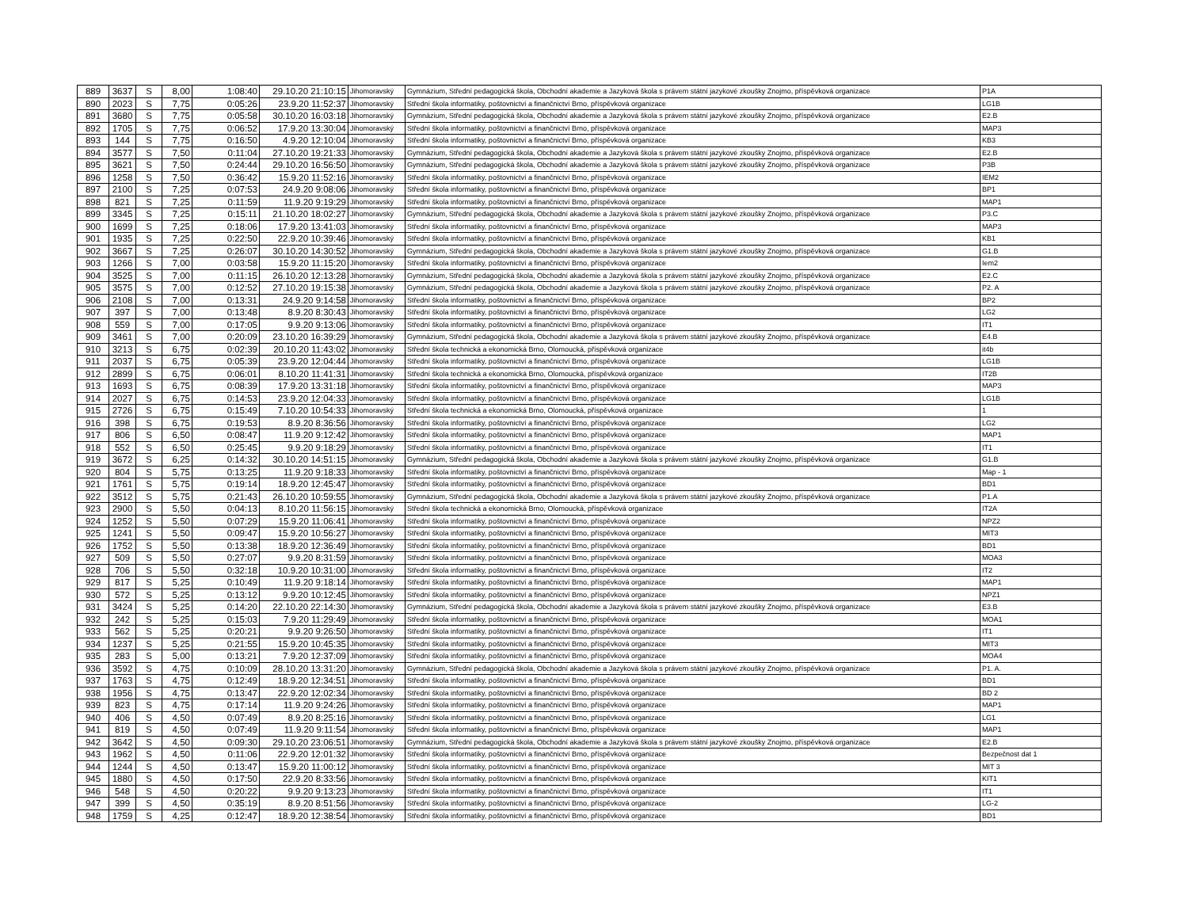| 889 | 3637 | S | 8,00 | 1:08:40 | 29.10.20 21:10:15 | Jihomoravský | Gymnázium, Střední pedagogická škola, Obchodní akademie a Jazyková škola s právem státní jazykové zkoušky Znojmo, příspěvková organizace | P1A |
| 890 | 2023 | S | 7,75 | 0:05:26 | 23.9.20 11:52:37 | Jihomoravský | Střední škola informatiky, poštovnictví a finančnictví Brno, příspěvková organizace | LG1B |
| 891 | 3680 | S | 7,75 | 0:05:58 | 30.10.20 16:03:18 | Jihomoravský | Gymnázium, Střední pedagogická škola, Obchodní akademie a Jazyková škola s právem státní jazykové zkoušky Znojmo, příspěvková organizace | E2.B |
| 892 | 1705 | S | 7,75 | 0:06:52 | 17.9.20 13:30:04 | Jihomoravský | Střední škola informatiky, poštovnictví a finančnictví Brno, příspěvková organizace | MAP3 |
| 893 | 144 | S | 7,75 | 0:16:50 | 4.9.20 12:10:04 | Jihomoravský | Střední škola informatiky, poštovnictví a finančnictví Brno, příspěvková organizace | KB3 |
| 894 | 3577 | S | 7,50 | 0:11:04 | 27.10.20 19:21:33 | Jihomoravský | Gymnázium, Střední pedagogická škola, Obchodní akademie a Jazyková škola s právem státní jazykové zkoušky Znojmo, příspěvková organizace | E2.B |
| 895 | 3621 | S | 7,50 | 0:24:44 | 29.10.20 16:56:50 | Jihomoravský | Gymnázium, Střední pedagogická škola, Obchodní akademie a Jazyková škola s právem státní jazykové zkoušky Znojmo, příspěvková organizace | P3B |
| 896 | 1258 | S | 7,50 | 0:36:42 | 15.9.20 11:52:16 | Jihomoravský | Střední škola informatiky, poštovnictví a finančnictví Brno, příspěvková organizace | IEM2 |
| 897 | 2100 | S | 7,25 | 0:07:53 | 24.9.20 9:08:06 | Jihomoravský | Střední škola informatiky, poštovnictví a finančnictví Brno, příspěvková organizace | BP1 |
| 898 | 821 | S | 7,25 | 0:11:59 | 11.9.20 9:19:29 | Jihomoravský | Střední škola informatiky, poštovnictví a finančnictví Brno, příspěvková organizace | MAP1 |
| 899 | 3345 | S | 7,25 | 0:15:11 | 21.10.20 18:02:27 | Jihomoravský | Gymnázium, Střední pedagogická škola, Obchodní akademie a Jazyková škola s právem státní jazykové zkoušky Znojmo, příspěvková organizace | P3.C |
| 900 | 1699 | S | 7,25 | 0:18:06 | 17.9.20 13:41:03 | Jihomoravský | Střední škola informatiky, poštovnictví a finančnictví Brno, příspěvková organizace | MAP3 |
| 901 | 1935 | S | 7,25 | 0:22:50 | 22.9.20 10:39:46 | Jihomoravský | Střední škola informatiky, poštovnictví a finančnictví Brno, příspěvková organizace | KB1 |
| 902 | 3667 | S | 7,25 | 0:26:07 | 30.10.20 14:30:52 | Jihomoravský | Gymnázium, Střední pedagogická škola, Obchodní akademie a Jazyková škola s právem státní jazykové zkoušky Znojmo, příspěvková organizace | G1.B |
| 903 | 1266 | S | 7,00 | 0:03:58 | 15.9.20 11:15:20 | Jihomoravský | Střední škola informatiky, poštovnictví a finančnictví Brno, příspěvková organizace | Iem2 |
| 904 | 3525 | S | 7,00 | 0:11:15 | 26.10.20 12:13:28 | Jihomoravský | Gymnázium, Střední pedagogická škola, Obchodní akademie a Jazyková škola s právem státní jazykové zkoušky Znojmo, příspěvková organizace | E2.C |
| 905 | 3575 | S | 7,00 | 0:12:52 | 27.10.20 19:15:38 | Jihomoravský | Gymnázium, Střední pedagogická škola, Obchodní akademie a Jazyková škola s právem státní jazykové zkoušky Znojmo, příspěvková organizace | P2. A |
| 906 | 2108 | S | 7,00 | 0:13:31 | 24.9.20 9:14:58 | Jihomoravský | Střední škola informatiky, poštovnictví a finančnictví Brno, příspěvková organizace | BP2 |
| 907 | 397 | S | 7,00 | 0:13:48 | 8.9.20 8:30:43 | Jihomoravský | Střední škola informatiky, poštovnictví a finančnictví Brno, příspěvková organizace | LG2 |
| 908 | 559 | S | 7,00 | 0:17:05 | 9.9.20 9:13:06 | Jihomoravský | Střední škola informatiky, poštovnictví a finančnictví Brno, příspěvková organizace | IT1 |
| 909 | 3461 | S | 7,00 | 0:20:09 | 23.10.20 16:39:29 | Jihomoravský | Gymnázium, Střední pedagogická škola, Obchodní akademie a Jazyková škola s právem státní jazykové zkoušky Znojmo, příspěvková organizace | E4.B |
| 910 | 3213 | S | 6,75 | 0:02:39 | 20.10.20 11:43:02 | Jihomoravský | Střední škola technická a ekonomická Brno, Olomoucká, příspěvková organizace | it4b |
| 911 | 2037 | S | 6,75 | 0:05:39 | 23.9.20 12:04:44 | Jihomoravský | Střední škola informatiky, poštovnictví a finančnictví Brno, příspěvková organizace | LG1B |
| 912 | 2899 | S | 6,75 | 0:06:01 | 8.10.20 11:41:31 | Jihomoravský | Střední škola technická a ekonomická Brno, Olomoucká, příspěvková organizace | IT2B |
| 913 | 1693 | S | 6,75 | 0:08:39 | 17.9.20 13:31:18 | Jihomoravský | Střední škola informatiky, poštovnictví a finančnictví Brno, příspěvková organizace | MAP3 |
| 914 | 2027 | S | 6,75 | 0:14:53 | 23.9.20 12:04:33 | Jihomoravský | Střední škola informatiky, poštovnictví a finančnictví Brno, příspěvková organizace | LG1B |
| 915 | 2726 | S | 6,75 | 0:15:49 | 7.10.20 10:54:33 | Jihomoravský | Střední škola technická a ekonomická Brno, Olomoucká, příspěvková organizace | 1 |
| 916 | 398 | S | 6,75 | 0:19:53 | 8.9.20 8:36:56 | Jihomoravský | Střední škola informatiky, poštovnictví a finančnictví Brno, příspěvková organizace | LG2 |
| 917 | 806 | S | 6,50 | 0:08:47 | 11.9.20 9:12:42 | Jihomoravský | Střední škola informatiky, poštovnictví a finančnictví Brno, příspěvková organizace | MAP1 |
| 918 | 552 | S | 6,50 | 0:25:45 | 9.9.20 9:18:29 | Jihomoravský | Střední škola informatiky, poštovnictví a finančnictví Brno, příspěvková organizace | IT1 |
| 919 | 3672 | S | 6,25 | 0:14:32 | 30.10.20 14:51:15 | Jihomoravský | Gymnázium, Střední pedagogická škola, Obchodní akademie a Jazyková škola s právem státní jazykové zkoušky Znojmo, příspěvková organizace | G1.B |
| 920 | 804 | S | 5,75 | 0:13:25 | 11.9.20 9:18:33 | Jihomoravský | Střední škola informatiky, poštovnictví a finančnictví Brno, příspěvková organizace | Map - 1 |
| 921 | 1761 | S | 5,75 | 0:19:14 | 18.9.20 12:45:47 | Jihomoravský | Střední škola informatiky, poštovnictví a finančnictví Brno, příspěvková organizace | BD1 |
| 922 | 3512 | S | 5,75 | 0:21:43 | 26.10.20 10:59:55 | Jihomoravský | Gymnázium, Střední pedagogická škola, Obchodní akademie a Jazyková škola s právem státní jazykové zkoušky Znojmo, příspěvková organizace | P1.A |
| 923 | 2900 | S | 5,50 | 0:04:13 | 8.10.20 11:56:15 | Jihomoravský | Střední škola technická a ekonomická Brno, Olomoucká, příspěvková organizace | IT2A |
| 924 | 1252 | S | 5,50 | 0:07:29 | 15.9.20 11:06:41 | Jihomoravský | Střední škola informatiky, poštovnictví a finančnictví Brno, příspěvková organizace | NPZ2 |
| 925 | 1241 | S | 5,50 | 0:09:47 | 15.9.20 10:56:27 | Jihomoravský | Střední škola informatiky, poštovnictví a finančnictví Brno, příspěvková organizace | MIT3 |
| 926 | 1752 | S | 5,50 | 0:13:38 | 18.9.20 12:36:49 | Jihomoravský | Střední škola informatiky, poštovnictví a finančnictví Brno, příspěvková organizace | BD1 |
| 927 | 509 | S | 5,50 | 0:27:07 | 9.9.20 8:31:59 | Jihomoravský | Střední škola informatiky, poštovnictví a finančnictví Brno, příspěvková organizace | MOA3 |
| 928 | 706 | S | 5,50 | 0:32:18 | 10.9.20 10:31:00 | Jihomoravský | Střední škola informatiky, poštovnictví a finančnictví Brno, příspěvková organizace | IT2 |
| 929 | 817 | S | 5,25 | 0:10:49 | 11.9.20 9:18:14 | Jihomoravský | Střední škola informatiky, poštovnictví a finančnictví Brno, příspěvková organizace | MAP1 |
| 930 | 572 | S | 5,25 | 0:13:12 | 9.9.20 10:12:45 | Jihomoravský | Střední škola informatiky, poštovnictví a finančnictví Brno, příspěvková organizace | NPZ1 |
| 931 | 3424 | S | 5,25 | 0:14:20 | 22.10.20 22:14:30 | Jihomoravský | Gymnázium, Střední pedagogická škola, Obchodní akademie a Jazyková škola s právem státní jazykové zkoušky Znojmo, příspěvková organizace | E3.B |
| 932 | 242 | S | 5,25 | 0:15:03 | 7.9.20 11:29:49 | Jihomoravský | Střední škola informatiky, poštovnictví a finančnictví Brno, příspěvková organizace | MOA1 |
| 933 | 562 | S | 5,25 | 0:20:21 | 9.9.20 9:26:50 | Jihomoravský | Střední škola informatiky, poštovnictví a finančnictví Brno, příspěvková organizace | IT1 |
| 934 | 1237 | S | 5,25 | 0:21:55 | 15.9.20 10:45:35 | Jihomoravský | Střední škola informatiky, poštovnictví a finančnictví Brno, příspěvková organizace | MIT3 |
| 935 | 283 | S | 5,00 | 0:13:21 | 7.9.20 12:37:09 | Jihomoravský | Střední škola informatiky, poštovnictví a finančnictví Brno, příspěvková organizace | MOA4 |
| 936 | 3592 | S | 4,75 | 0:10:09 | 28.10.20 13:31:20 | Jihomoravský | Gymnázium, Střední pedagogická škola, Obchodní akademie a Jazyková škola s právem státní jazykové zkoušky Znojmo, příspěvková organizace | P1. A. |
| 937 | 1763 | S | 4,75 | 0:12:49 | 18.9.20 12:34:51 | Jihomoravský | Střední škola informatiky, poštovnictví a finančnictví Brno, příspěvková organizace | BD1 |
| 938 | 1956 | S | 4,75 | 0:13:47 | 22.9.20 12:02:34 | Jihomoravský | Střední škola informatiky, poštovnictví a finančnictví Brno, příspěvková organizace | BD 2 |
| 939 | 823 | S | 4,75 | 0:17:14 | 11.9.20 9:24:26 | Jihomoravský | Střední škola informatiky, poštovnictví a finančnictví Brno, příspěvková organizace | MAP1 |
| 940 | 406 | S | 4,50 | 0:07:49 | 8.9.20 8:25:16 | Jihomoravský | Střední škola informatiky, poštovnictví a finančnictví Brno, příspěvková organizace | LG1 |
| 941 | 819 | S | 4,50 | 0:07:49 | 11.9.20 9:11:54 | Jihomoravský | Střední škola informatiky, poštovnictví a finančnictví Brno, příspěvková organizace | MAP1 |
| 942 | 3642 | S | 4,50 | 0:09:30 | 29.10.20 23:06:51 | Jihomoravský | Gymnázium, Střední pedagogická škola, Obchodní akademie a Jazyková škola s právem státní jazykové zkoušky Znojmo, příspěvková organizace | E2.B |
| 943 | 1962 | S | 4,50 | 0:11:06 | 22.9.20 12:01:32 | Jihomoravský | Střední škola informatiky, poštovnictví a finančnictví Brno, příspěvková organizace | Bezpečnost dat 1 |
| 944 | 1244 | S | 4,50 | 0:13:47 | 15.9.20 11:00:12 | Jihomoravský | Střední škola informatiky, poštovnictví a finančnictví Brno, příspěvková organizace | MIT 3 |
| 945 | 1880 | S | 4,50 | 0:17:50 | 22.9.20 8:33:56 | Jihomoravský | Střední škola informatiky, poštovnictví a finančnictví Brno, příspěvková organizace | KIT1 |
| 946 | 548 | S | 4,50 | 0:20:22 | 9.9.20 9:13:23 | Jihomoravský | Střední škola informatiky, poštovnictví a finančnictví Brno, příspěvková organizace | IT1 |
| 947 | 399 | S | 4,50 | 0:35:19 | 8.9.20 8:51:56 | Jihomoravský | Střední škola informatiky, poštovnictví a finančnictví Brno, příspěvková organizace | LG-2 |
| 948 | 1759 | S | 4,25 | 0:12:47 | 18.9.20 12:38:54 | Jihomoravský | Střední škola informatiky, poštovnictví a finančnictví Brno, příspěvková organizace | BD1 |